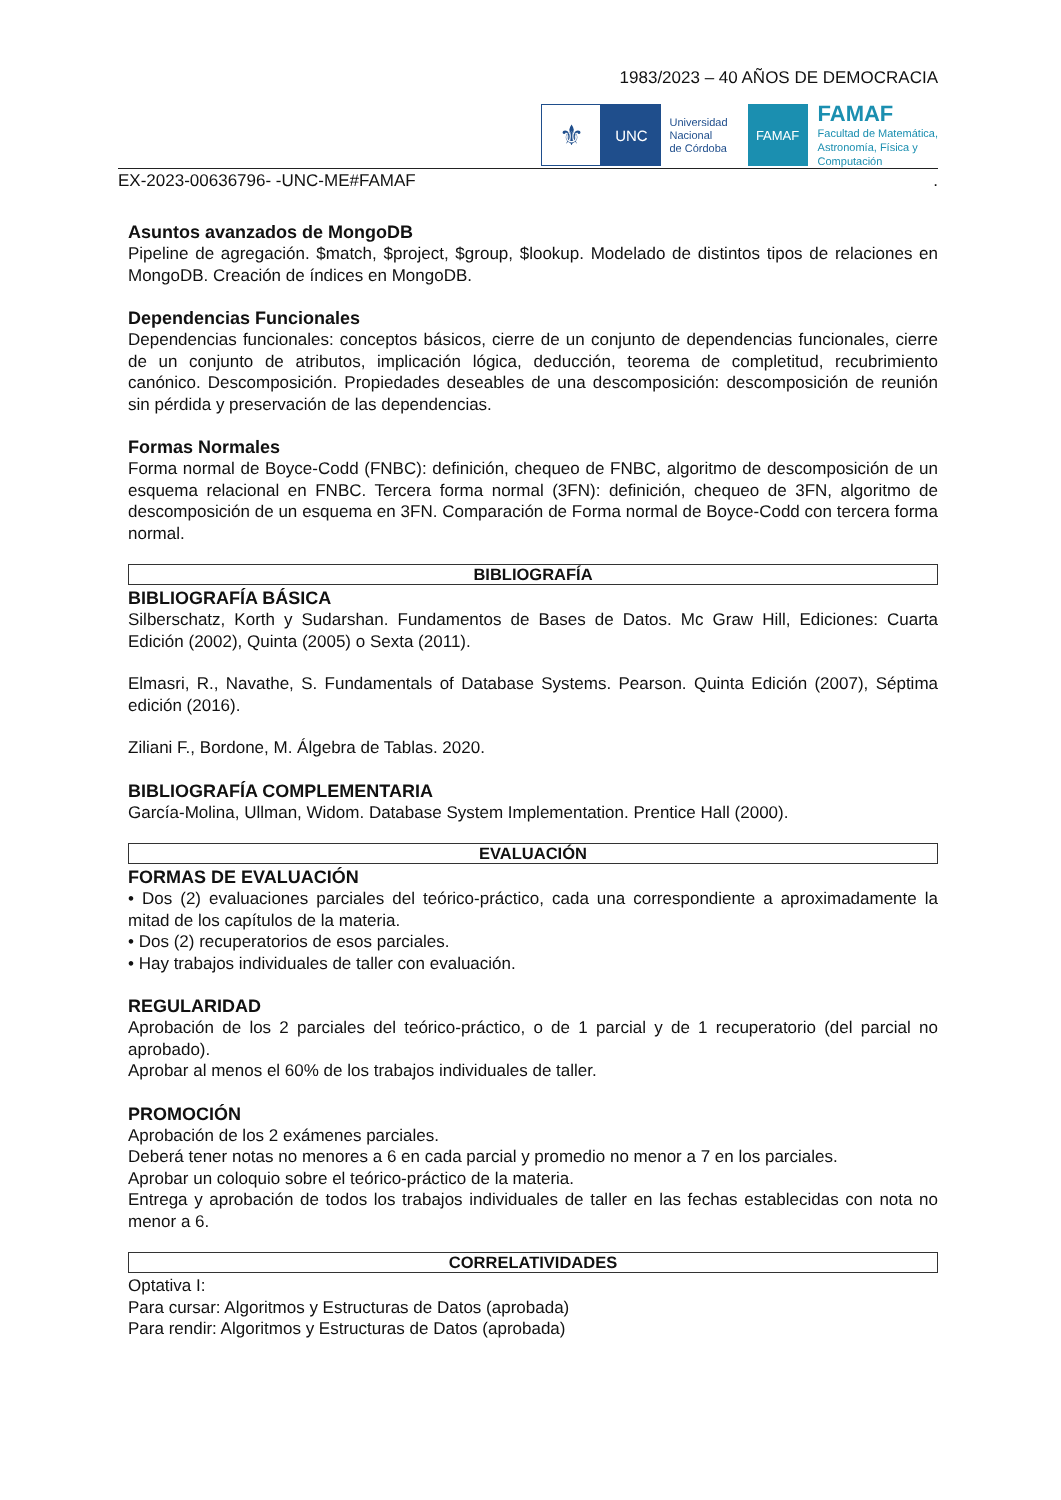1983/2023 – 40 AÑOS DE DEMOCRACIA
⚜
UNC
Universidad
Nacional
de Córdoba
FAMAF
FAMAF
Facultad de Matemática,
Astronomía, Física y
Computación
EX-2023-00636796- -UNC-ME#FAMAF.
Asuntos avanzados de MongoDB
Pipeline de agregación. $match, $project, $group, $lookup. Modelado de distintos tipos de relaciones en MongoDB. Creación de índices en MongoDB.
Dependencias Funcionales
Dependencias funcionales: conceptos básicos, cierre de un conjunto de dependencias funcionales, cierre de un conjunto de atributos, implicación lógica, deducción, teorema de completitud, recubrimiento canónico. Descomposición. Propiedades deseables de una descomposición: descomposición de reunión sin pérdida y preservación de las dependencias.
Formas Normales
Forma normal de Boyce-Codd (FNBC): definición, chequeo de FNBC, algoritmo de descomposición de un esquema relacional en FNBC. Tercera forma normal (3FN): definición, chequeo de 3FN, algoritmo de descomposición de un esquema en 3FN. Comparación de Forma normal de Boyce-Codd con tercera forma normal.
BIBLIOGRAFÍA
BIBLIOGRAFÍA BÁSICA
Silberschatz, Korth y Sudarshan. Fundamentos de Bases de Datos. Mc Graw Hill, Ediciones: Cuarta Edición (2002), Quinta (2005) o Sexta (2011).
Elmasri, R., Navathe, S. Fundamentals of Database Systems. Pearson. Quinta Edición (2007), Séptima edición (2016).
Ziliani F., Bordone, M. Álgebra de Tablas. 2020.
BIBLIOGRAFÍA COMPLEMENTARIA
García-Molina, Ullman, Widom. Database System Implementation. Prentice Hall (2000).
EVALUACIÓN
FORMAS DE EVALUACIÓN
• Dos (2) evaluaciones parciales del teórico-práctico, cada una correspondiente a aproximadamente la mitad de los capítulos de la materia.
• Dos (2) recuperatorios de esos parciales.
• Hay trabajos individuales de taller con evaluación.
REGULARIDAD
Aprobación de los 2 parciales del teórico-práctico, o de 1 parcial y de 1 recuperatorio (del parcial no aprobado).
Aprobar al menos el 60% de los trabajos individuales de taller.
PROMOCIÓN
Aprobación de los 2 exámenes parciales.
Deberá tener notas no menores a 6 en cada parcial y promedio no menor a 7 en los parciales.
Aprobar un coloquio sobre el teórico-práctico de la materia.
Entrega y aprobación de todos los trabajos individuales de taller en las fechas establecidas con nota no menor a 6.
CORRELATIVIDADES
Optativa I:
Para cursar: Algoritmos y Estructuras de Datos (aprobada)
Para rendir: Algoritmos y Estructuras de Datos (aprobada)